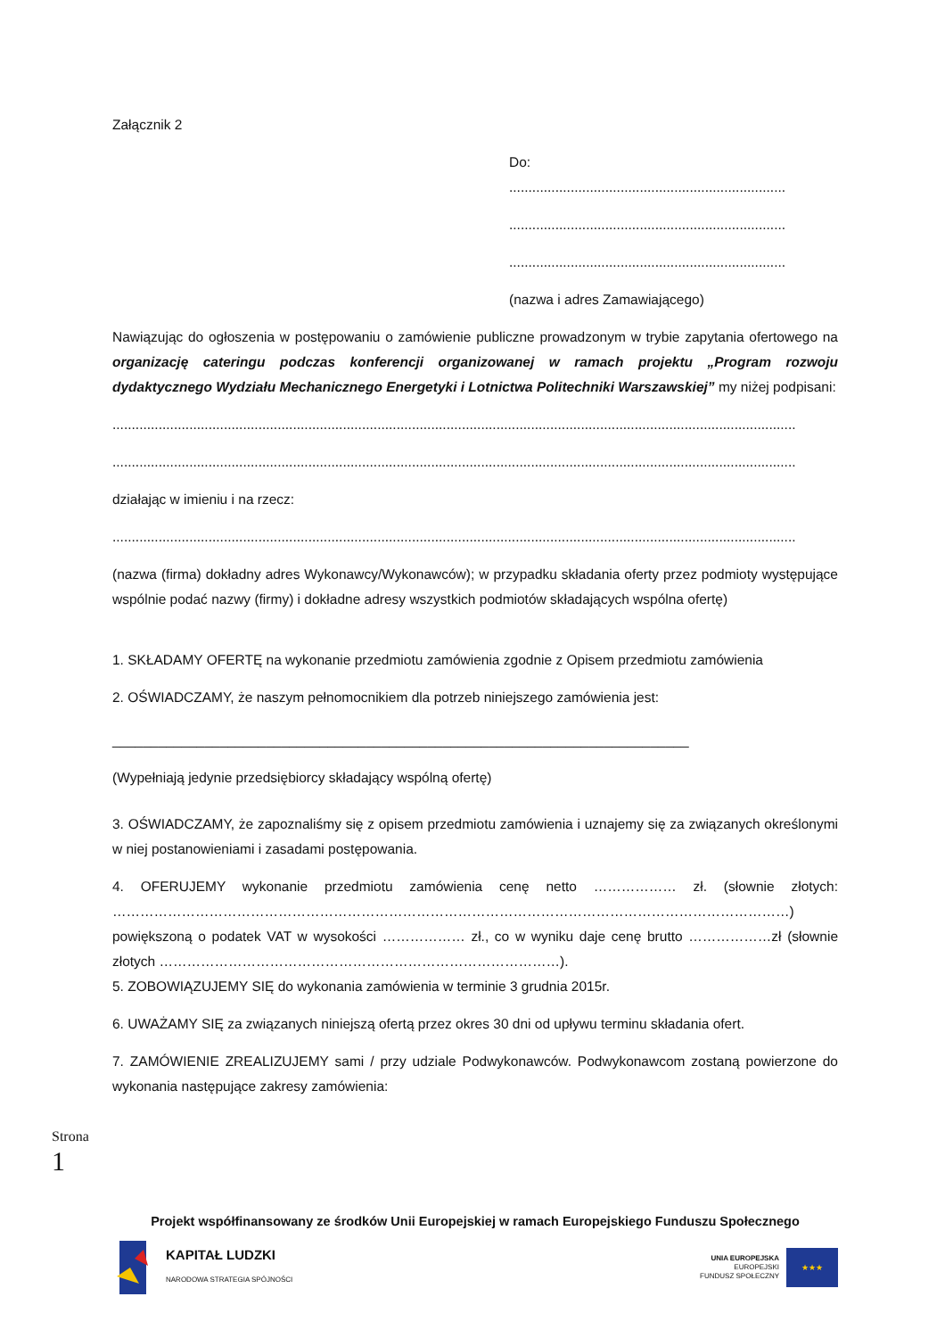Załącznik 2
Do:
........................................................................
........................................................................
........................................................................
(nazwa i adres Zamawiającego)
Nawiązując do ogłoszenia w postępowaniu o zamówienie publiczne prowadzonym w trybie zapytania ofertowego na organizację cateringu podczas konferencji organizowanej w ramach projektu „Program rozwoju dydaktycznego Wydziału Mechanicznego Energetyki i Lotnictwa Politechniki Warszawskiej” my niżej podpisani:
..................................................................................................................................................................................
..................................................................................................................................................................................
działając w imieniu i na rzecz:
..................................................................................................................................................................................
(nazwa (firma) dokładny adres Wykonawcy/Wykonawców); w przypadku składania oferty przez podmioty występujące wspólnie podać nazwy (firmy) i dokładne adresy wszystkich podmiotów składających wspólna ofertę)
1. SKŁADAMY OFERTĘ na wykonanie przedmiotu zamówienia zgodnie z Opisem przedmiotu zamówienia
2. OŚWIADCZAMY, że naszym pełnomocnikiem dla potrzeb niniejszego zamówienia jest:
___________________________________________________________________________
(Wypełniają jedynie przedsiębiorcy składający wspólną ofertę)
3. OŚWIADCZAMY, że zapoznaliśmy się z opisem przedmiotu zamówienia i uznajemy się za związanych określonymi w niej postanowieniami i zasadami postępowania.
4. OFERUJEMY wykonanie przedmiotu zamówienia cenę netto ……………… zł. (słownie złotych: …………………………………………………………………………………………………………………………………) powiększoną o podatek VAT w wysokości ……………… zł., co w wyniku daje cenę brutto ………………zł (słownie złotych ……………………………………………………………………………).
5. ZOBOWIĄZUJEMY SIĘ do wykonania zamówienia w terminie 3 grudnia 2015r.
6. UWAŻAMY SIĘ za związanych niniejszą ofertą przez okres 30 dni od upływu terminu składania ofert.
7. ZAMÓWIENIE ZREALIZUJEMY sami / przy udziale Podwykonawców. Podwykonawcom zostaną powierzone do wykonania następujące zakresy zamówienia:
Strona 1
Projekt współfinansowany ze środków Unii Europejskiej w ramach Europejskiego Funduszu Społecznego
KAPITAŁ LUDZKI
NARODOWA STRATEGIA SPÓJNOŚCI
UNIA EUROPEJSKA
EUROPEJSKI
FUNDUSZ SPOŁECZNY
★★★